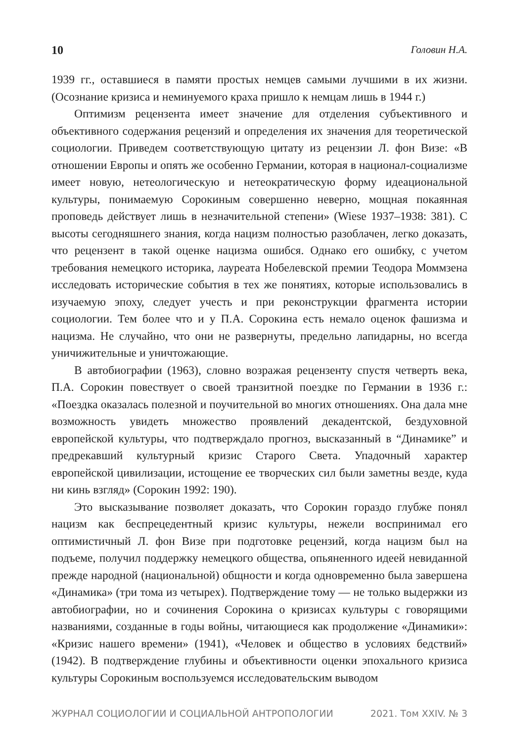10 Головин Н.А.
1939 гг., оставшиеся в памяти простых немцев самыми лучшими в их жизни. (Осознание кризиса и неминуемого краха пришло к немцам лишь в 1944 г.)
Оптимизм рецензента имеет значение для отделения субъективного и объективного содержания рецензий и определения их значения для теоретической социологии. Приведем соответствующую цитату из рецензии Л. фон Визе: «В отношении Европы и опять же особенно Германии, которая в национал-социализме имеет новую, нетеологическую и нетеократическую форму идеациональной культуры, понимаемую Сорокиным совершенно неверно, мощная покаянная проповедь действует лишь в незначительной степени» (Wiese 1937–1938: 381). С высоты сегодняшнего знания, когда нацизм полностью разоблачен, легко доказать, что рецензент в такой оценке нацизма ошибся. Однако его ошибку, с учетом требования немецкого историка, лауреата Нобелевской премии Теодора Моммзена исследовать исторические события в тех же понятиях, которые использовались в изучаемую эпоху, следует учесть и при реконструкции фрагмента истории социологии. Тем более что и у П.А. Сорокина есть немало оценок фашизма и нацизма. Не случайно, что они не развернуты, предельно лапидарны, но всегда уничижительные и уничтожающие.
В автобиографии (1963), словно возражая рецензенту спустя четверть века, П.А. Сорокин повествует о своей транзитной поездке по Германии в 1936 г.: «Поездка оказалась полезной и поучительной во многих отношениях. Она дала мне возможность увидеть множество проявлений декадентской, бездуховной европейской культуры, что подтверждало прогноз, высказанный в “Динамике” и предрекавший культурный кризис Старого Света. Упадочный характер европейской цивилизации, истощение ее творческих сил были заметны везде, куда ни кинь взгляд» (Сорокин 1992: 190).
Это высказывание позволяет доказать, что Сорокин гораздо глубже понял нацизм как беспрецедентный кризис культуры, нежели воспринимал его оптимистичный Л. фон Визе при подготовке рецензий, когда нацизм был на подъеме, получил поддержку немецкого общества, опьяненного идеей невиданной прежде народной (национальной) общности и когда одновременно была завершена «Динамика» (три тома из четырех). Подтверждение тому — не только выдержки из автобиографии, но и сочинения Сорокина о кризисах культуры с говорящими названиями, созданные в годы войны, читающиеся как продолжение «Динамики»: «Кризис нашего времени» (1941), «Человек и общество в условиях бедствий» (1942). В подтверждение глубины и объективности оценки эпохального кризиса культуры Сорокиным воспользуемся исследовательским выводом
ЖУРНАЛ СОЦИОЛОГИИ И СОЦИАЛЬНОЙ АНТРОПОЛОГИИ 2021. Том XXIV. № 3